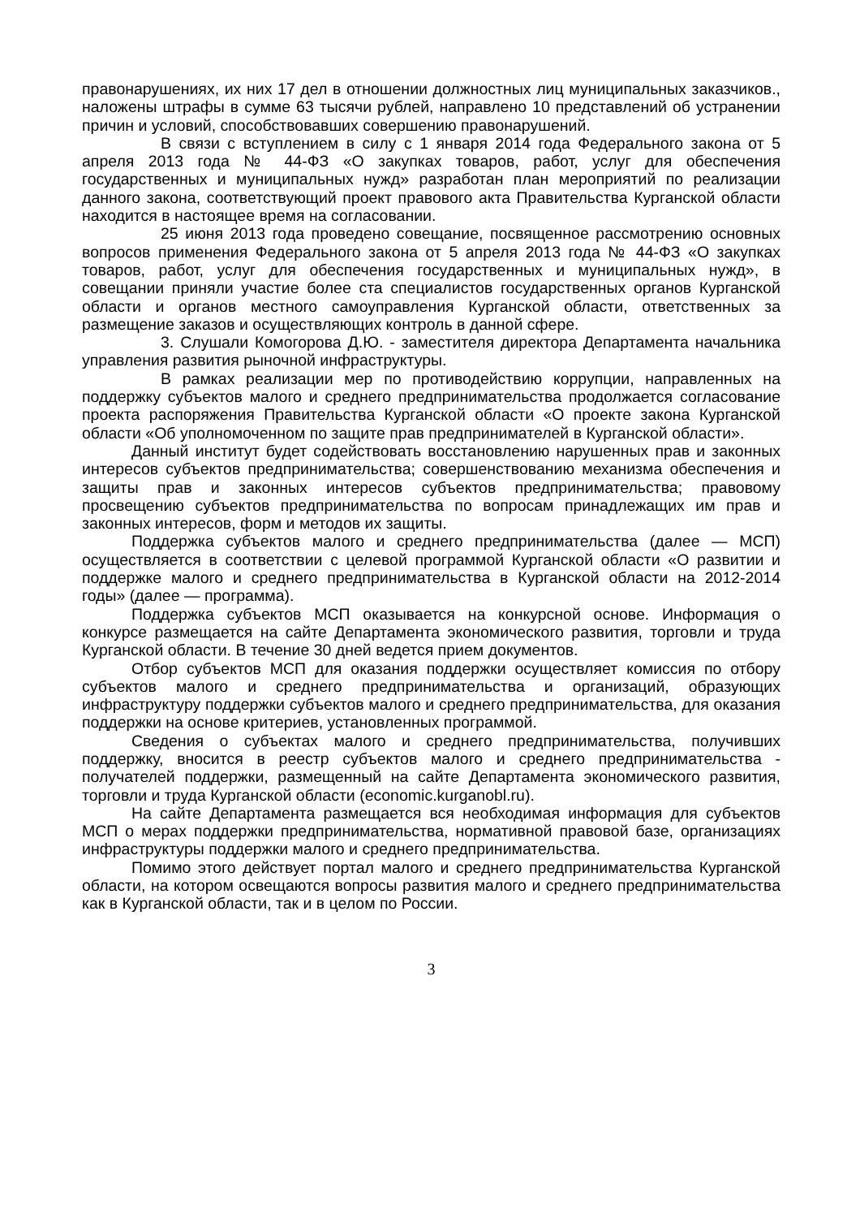правонарушениях, их них 17 дел в отношении должностных лиц муниципальных заказчиков., наложены штрафы в сумме 63 тысячи рублей, направлено 10 представлений об устранении причин и условий, способствовавших совершению правонарушений.
В связи с вступлением в силу с 1 января 2014 года Федерального закона от 5 апреля 2013 года № 44-ФЗ «О закупках товаров, работ, услуг для обеспечения государственных и муниципальных нужд» разработан план мероприятий по реализации данного закона, соответствующий проект правового акта Правительства Курганской области находится в настоящее время на согласовании.
25 июня 2013 года проведено совещание, посвященное рассмотрению основных вопросов применения Федерального закона от 5 апреля 2013 года № 44-ФЗ «О закупках товаров, работ, услуг для обеспечения государственных и муниципальных нужд», в совещании приняли участие более ста специалистов государственных органов Курганской области и органов местного самоуправления Курганской области, ответственных за размещение заказов и осуществляющих контроль в данной сфере.
3. Слушали Комогорова Д.Ю. - заместителя директора Департамента начальника управления развития рыночной инфраструктуры.
В рамках реализации мер по противодействию коррупции, направленных на поддержку субъектов малого и среднего предпринимательства продолжается согласование проекта распоряжения Правительства Курганской области «О проекте закона Курганской области «Об уполномоченном по защите прав предпринимателей в Курганской области».
Данный институт будет содействовать восстановлению нарушенных прав и законных интересов субъектов предпринимательства; совершенствованию механизма обеспечения и защиты прав и законных интересов субъектов предпринимательства; правовому просвещению субъектов предпринимательства по вопросам принадлежащих им прав и законных интересов, форм и методов их защиты.
Поддержка субъектов малого и среднего предпринимательства (далее — МСП) осуществляется в соответствии с целевой программой Курганской области «О развитии и поддержке малого и среднего предпринимательства в Курганской области на 2012-2014 годы» (далее — программа).
Поддержка субъектов МСП оказывается на конкурсной основе. Информация о конкурсе размещается на сайте Департамента экономического развития, торговли и труда Курганской области. В течение 30 дней ведется прием документов.
Отбор субъектов МСП для оказания поддержки осуществляет комиссия по отбору субъектов малого и среднего предпринимательства и организаций, образующих инфраструктуру поддержки субъектов малого и среднего предпринимательства, для оказания поддержки на основе критериев, установленных программой.
Сведения о субъектах малого и среднего предпринимательства, получивших поддержку, вносится в реестр субъектов малого и среднего предпринимательства - получателей поддержки, размещенный на сайте Департамента экономического развития, торговли и труда Курганской области (economic.kurganobl.ru).
На сайте Департамента размещается вся необходимая информация для субъектов МСП о мерах поддержки предпринимательства, нормативной правовой базе, организациях инфраструктуры поддержки малого и среднего предпринимательства.
Помимо этого действует портал малого и среднего предпринимательства Курганской области, на котором освещаются вопросы развития малого и среднего предпринимательства как в Курганской области, так и в целом по России.
3